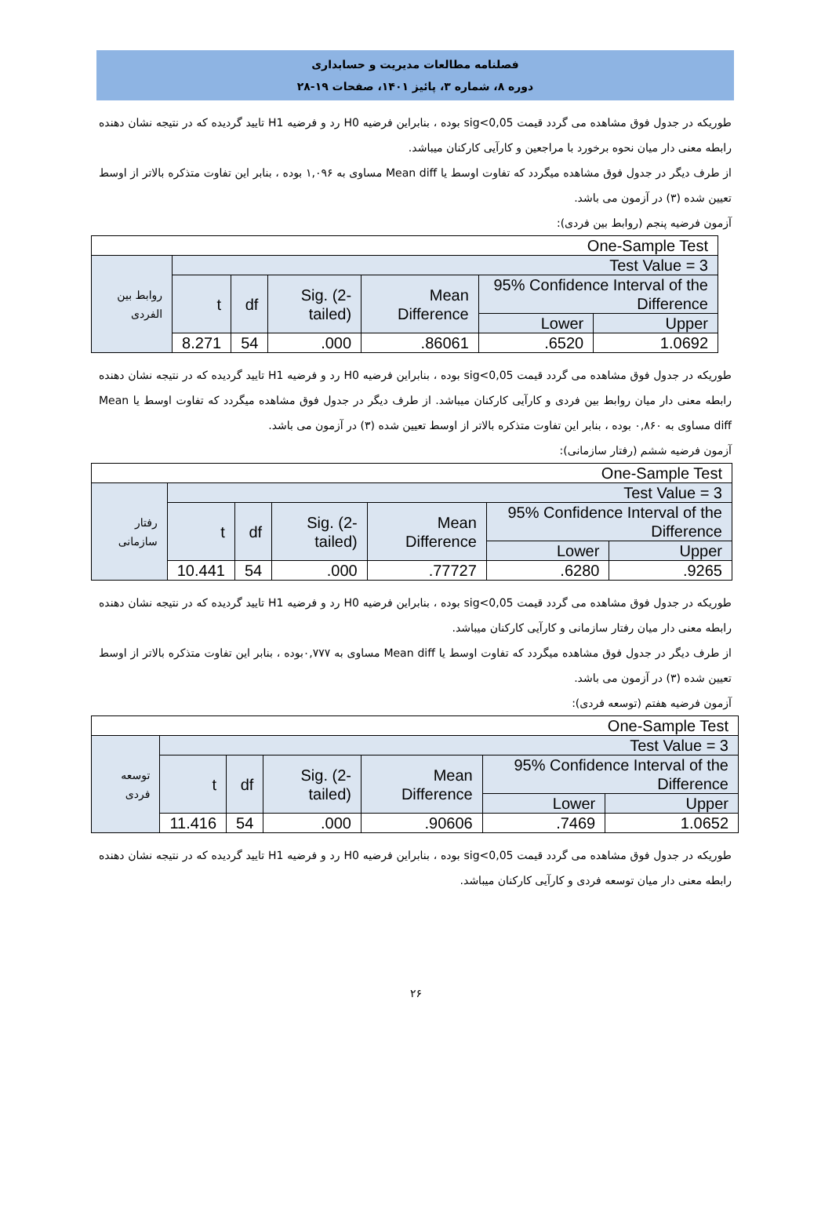فصلنامه مطالعات مدیریت و حسابداری
دوره ۸، شماره ۳، پائیز ۱۴۰۱، صفحات ۱۹-۲۸
طوریکه در جدول فوق مشاهده می گردد قیمت sig<0,05 بوده ، بنابراین فرضیه H0 رد و فرضیه H1 تایید گردیده که در نتیجه نشان دهنده رابطه معنی دار میان نحوه برخورد با مراجعین و کارآیی کارکنان میباشد.
از طرف دیگر در جدول فوق مشاهده میگردد که تفاوت اوسط یا Mean diff مساوی به ۱,۰۹۶ بوده ، بنابر این تفاوت متذکره بالاتر از اوسط تعیین شده (۳) در آزمون می باشد.
آزمون فرضیه پنجم (روابط بین فردی):
| One-Sample Test | | | | | | |
| روابط بین الفردی | Test Value = 3 | | | | | |
| | t | df | Sig. (2-tailed) | Mean Difference | 95% Confidence Interval of the Difference | |
| | | | | | Lower | Upper |
| | 8.271 | 54 | .000 | .86061 | .6520 | 1.0692 |
طوریکه در جدول فوق مشاهده می گردد قیمت sig<0,05 بوده ، بنابراین فرضیه H0 رد و فرضیه H1 تایید گردیده که در نتیجه نشان دهنده رابطه معنی دار میان روابط بین فردی و کارآیی کارکنان میباشد. از طرف دیگر در جدول فوق مشاهده میگردد که تفاوت اوسط یا Mean diff مساوی به ۰,۸۶۰ بوده ، بنابر این تفاوت متذکره بالاتر از اوسط تعیین شده (۳) در آزمون می باشد.
آزمون فرضیه ششم (رفتار سازمانی):
| One-Sample Test | | | | | | |
| رفتار سازمانی | Test Value = 3 | | | | | |
| | t | df | Sig. (2-tailed) | Mean Difference | 95% Confidence Interval of the Difference | |
| | | | | | Lower | Upper |
| | 10.441 | 54 | .000 | .77727 | .6280 | .9265 |
طوریکه در جدول فوق مشاهده می گردد قیمت sig<0,05 بوده ، بنابراین فرضیه H0 رد و فرضیه H1 تایید گردیده که در نتیجه نشان دهنده رابطه معنی دار میان رفتار سازمانی و کارآیی کارکنان میباشد.
از طرف دیگر در جدول فوق مشاهده میگردد که تفاوت اوسط یا Mean diff مساوی به ۰,۷۷۷بوده ، بنابر این تفاوت متذکره بالاتر از اوسط تعیین شده (۳) در آزمون می باشد.
آزمون فرضیه هفتم (توسعه فردی):
| One-Sample Test | | | | | | |
| توسعه فردی | Test Value = 3 | | | | | |
| | t | df | Sig. (2-tailed) | Mean Difference | 95% Confidence Interval of the Difference | |
| | | | | | Lower | Upper |
| | 11.416 | 54 | .000 | .90606 | .7469 | 1.0652 |
طوریکه در جدول فوق مشاهده می گردد قیمت sig<0,05 بوده ، بنابراین فرضیه H0 رد و فرضیه H1 تایید گردیده که در نتیجه نشان دهنده رابطه معنی دار میان توسعه فردی و کارآیی کارکنان میباشد.
۲۶